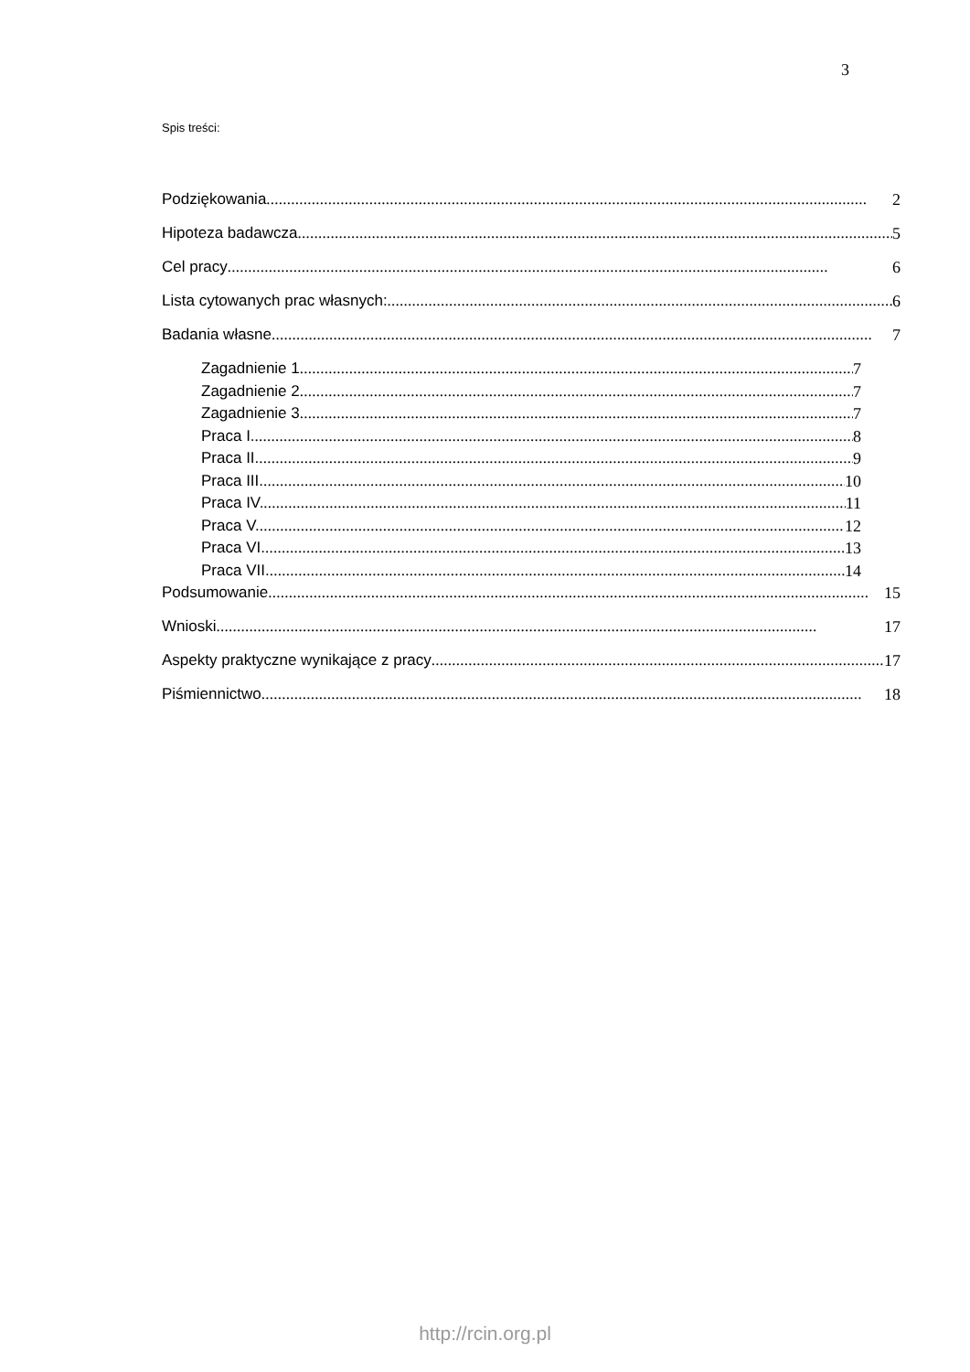3
Spis treści:
Podziękowania 2
Hipoteza badawcza 5
Cel pracy 6
Lista cytowanych prac własnych: 6
Badania własne 7
Zagadnienie 1 7
Zagadnienie 2 7
Zagadnienie 3 7
Praca I. 8
Praca II. 9
Praca III. 10
Praca IV. 11
Praca V. 12
Praca VI. 13
Praca VII. 14
Podsumowanie 15
Wnioski 17
Aspekty praktyczne wynikające z pracy 17
Piśmiennictwo 18
http://rcin.org.pl